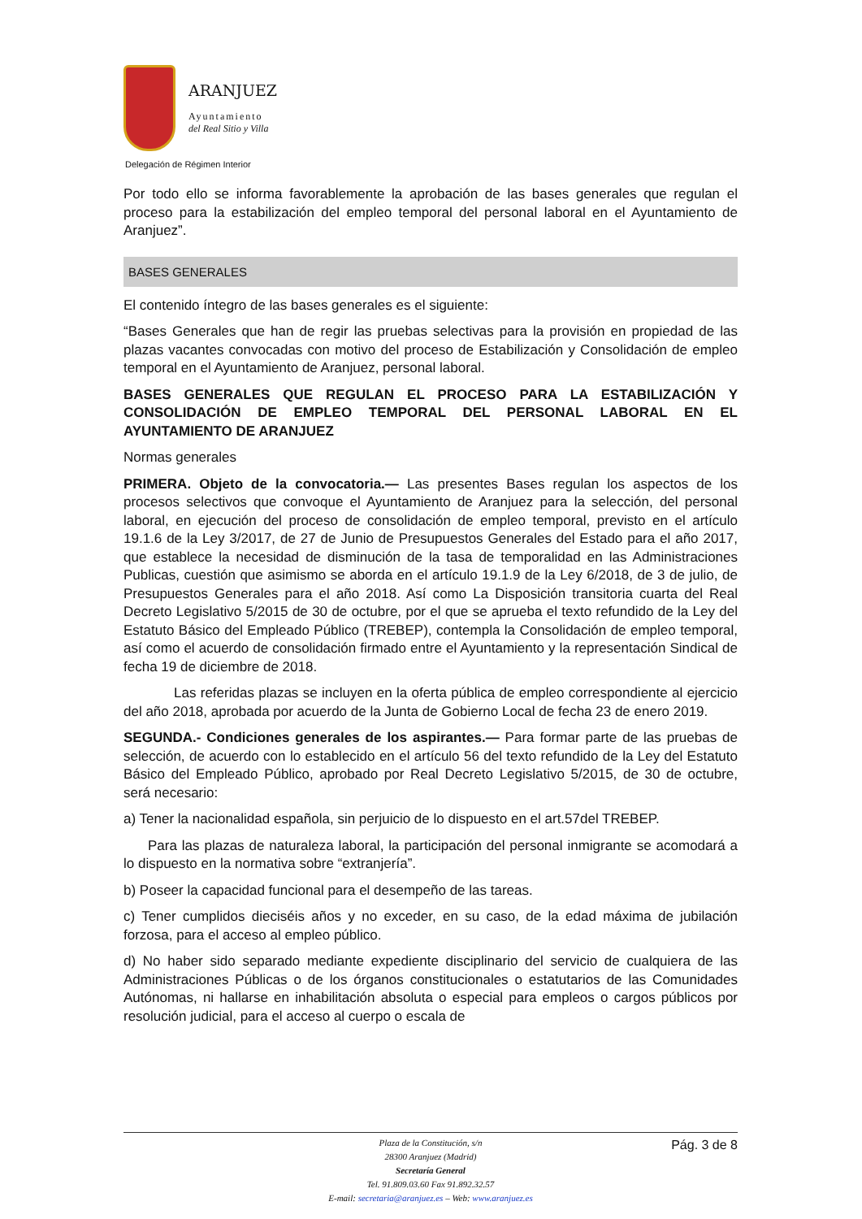ARANJUEZ
Ayuntamiento
del Real Sitio y Villa
Delegación de Régimen Interior
Por todo ello se informa favorablemente la aprobación de las bases generales que regulan el proceso para la estabilización del empleo temporal del personal laboral en el Ayuntamiento de Aranjuez”.
BASES GENERALES
El contenido íntegro de las bases generales es el siguiente:
“Bases Generales que han de regir las pruebas selectivas para la provisión en propiedad de las plazas vacantes convocadas con motivo del proceso de Estabilización y Consolidación de empleo temporal en el Ayuntamiento de Aranjuez, personal laboral.
BASES GENERALES QUE REGULAN EL PROCESO PARA LA ESTABILIZACIÓN Y CONSOLIDACIÓN DE EMPLEO TEMPORAL DEL PERSONAL LABORAL EN EL AYUNTAMIENTO DE ARANJUEZ
Normas generales
PRIMERA. Objeto de la convocatoria.— Las presentes Bases regulan los aspectos de los procesos selectivos que convoque el Ayuntamiento de Aranjuez para la selección, del personal laboral, en ejecución del proceso de consolidación de empleo temporal, previsto en el artículo 19.1.6 de la Ley 3/2017, de 27 de Junio de Presupuestos Generales del Estado para el año 2017, que establece la necesidad de disminución de la tasa de temporalidad en las Administraciones Publicas, cuestión que asimismo se aborda en el artículo 19.1.9 de la Ley 6/2018, de 3 de julio, de Presupuestos Generales para el año 2018. Así como La Disposición transitoria cuarta del Real Decreto Legislativo 5/2015 de 30 de octubre, por el que se aprueba el texto refundido de la Ley del Estatuto Básico del Empleado Público (TREBEP), contempla la Consolidación de empleo temporal, así como el acuerdo de consolidación firmado entre el Ayuntamiento y la representación Sindical de fecha 19 de diciembre de 2018.
Las referidas plazas se incluyen en la oferta pública de empleo correspondiente al ejercicio del año 2018, aprobada por acuerdo de la Junta de Gobierno Local de fecha 23 de enero 2019.
SEGUNDA.- Condiciones generales de los aspirantes.— Para formar parte de las pruebas de selección, de acuerdo con lo establecido en el artículo 56 del texto refundido de la Ley del Estatuto Básico del Empleado Público, aprobado por Real Decreto Legislativo 5/2015, de 30 de octubre, será necesario:
a) Tener la nacionalidad española, sin perjuicio de lo dispuesto en el art.57del TREBEP.
Para las plazas de naturaleza laboral, la participación del personal inmigrante se acomodará a lo dispuesto en la normativa sobre “extranjería”.
b) Poseer la capacidad funcional para el desempeño de las tareas.
c) Tener cumplidos dieciséis años y no exceder, en su caso, de la edad máxima de jubilación forzosa, para el acceso al empleo público.
d) No haber sido separado mediante expediente disciplinario del servicio de cualquiera de las Administraciones Públicas o de los órganos constitucionales o estatutarios de las Comunidades Autónomas, ni hallarse en inhabilitación absoluta o especial para empleos o cargos públicos por resolución judicial, para el acceso al cuerpo o escala de
Pág. 3 de 8
Plaza de la Constitución, s/n
28300 Aranjuez (Madrid)
Secretaría General
Tel. 91.809.03.60 Fax 91.892.32.57
E-mail: secretaria@aranjuez.es – Web: www.aranjuez.es